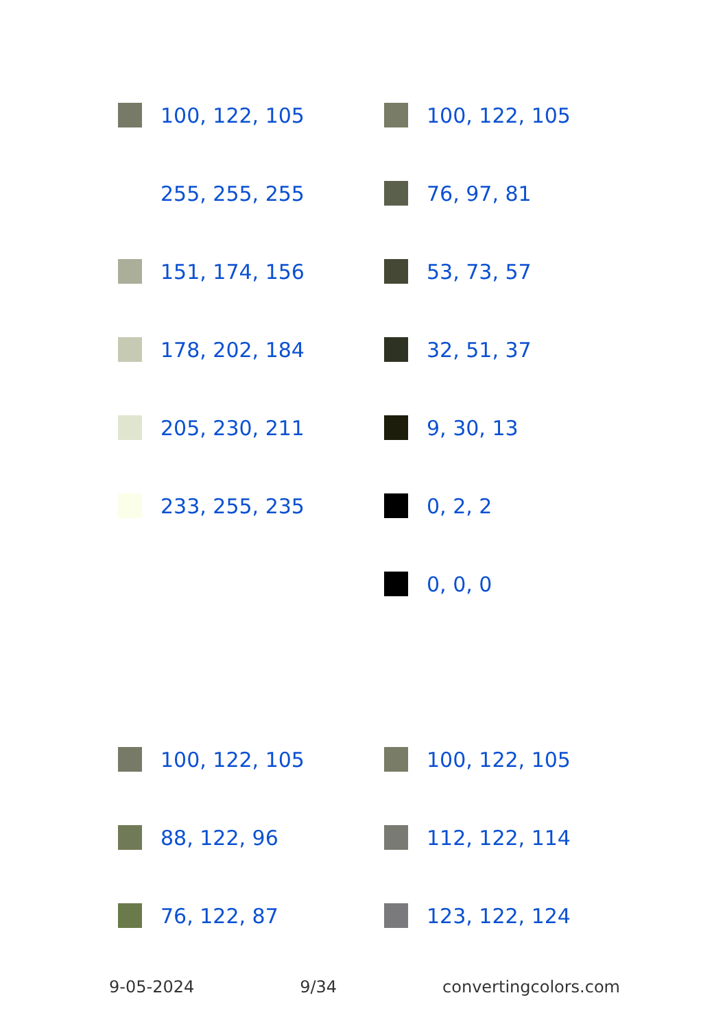100, 122, 105 100, 122, 105
255, 255, 255 76, 97, 81
151, 174, 156 53, 73, 57
178, 202, 184 32, 51, 37
205, 230, 211 9, 30, 13
233, 255, 235 0, 2, 2
0, 0, 0
100, 122, 105 100, 122, 105
88, 122, 96 112, 122, 114
76, 122, 87 123, 122, 124
9-05-2024 9/34 convertingcolors.com